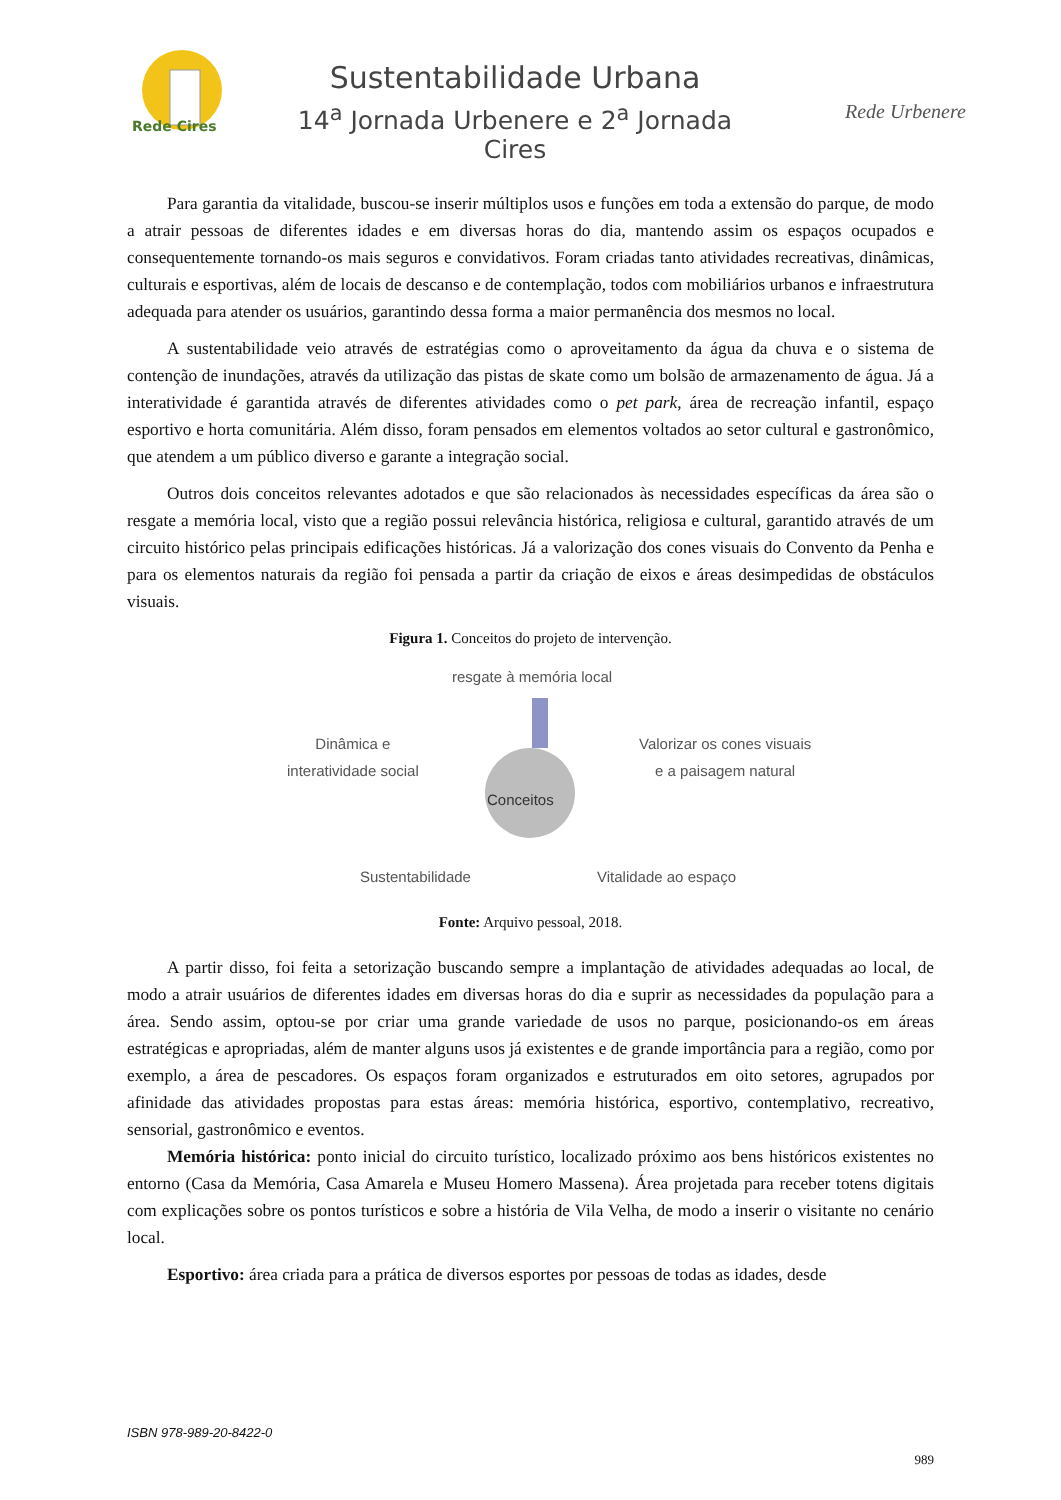Rede Cires
Sustentabilidade Urbana
14<sup>a</sup> Jornada Urbenere e 2<sup>a</sup> Jornada Cires
Rede Urbenere
Para garantia da vitalidade, buscou-se inserir múltiplos usos e funções em toda a extensão do parque, de modo a atrair pessoas de diferentes idades e em diversas horas do dia, mantendo assim os espaços ocupados e consequentemente tornando-os mais seguros e convidativos. Foram criadas tanto atividades recreativas, dinâmicas, culturais e esportivas, além de locais de descanso e de contemplação, todos com mobiliários urbanos e infraestrutura adequada para atender os usuários, garantindo dessa forma a maior permanência dos mesmos no local.
A sustentabilidade veio através de estratégias como o aproveitamento da água da chuva e o sistema de contenção de inundações, através da utilização das pistas de skate como um bolsão de armazenamento de água. Já a interatividade é garantida através de diferentes atividades como o pet park, área de recreação infantil, espaço esportivo e horta comunitária. Além disso, foram pensados em elementos voltados ao setor cultural e gastronômico, que atendem a um público diverso e garante a integração social.
Outros dois conceitos relevantes adotados e que são relacionados às necessidades específicas da área são o resgate a memória local, visto que a região possui relevância histórica, religiosa e cultural, garantido através de um circuito histórico pelas principais edificações históricas. Já a valorização dos cones visuais do Convento da Penha e para os elementos naturais da região foi pensada a partir da criação de eixos e áreas desimpedidas de obstáculos visuais.
Figura 1. Conceitos do projeto de intervenção.
resgate à memória local
Dinâmica e
interatividade social
Valorizar os cones visuais
e a paisagem natural
Conceitos
Sustentabilidade Vitalidade ao espaço
Fonte: Arquivo pessoal, 2018.
A partir disso, foi feita a setorização buscando sempre a implantação de atividades adequadas ao local, de modo a atrair usuários de diferentes idades em diversas horas do dia e suprir as necessidades da população para a área. Sendo assim, optou-se por criar uma grande variedade de usos no parque, posicionando-os em áreas estratégicas e apropriadas, além de manter alguns usos já existentes e de grande importância para a região, como por exemplo, a área de pescadores. Os espaços foram organizados e estruturados em oito setores, agrupados por afinidade das atividades propostas para estas áreas: memória histórica, esportivo, contemplativo, recreativo, sensorial, gastronômico e eventos.
Memória histórica: ponto inicial do circuito turístico, localizado próximo aos bens históricos existentes no entorno (Casa da Memória, Casa Amarela e Museu Homero Massena). Área projetada para receber totens digitais com explicações sobre os pontos turísticos e sobre a história de Vila Velha, de modo a inserir o visitante no cenário local.
Esportivo: área criada para a prática de diversos esportes por pessoas de todas as idades, desde
ISBN 978-989-20-8422-0
989